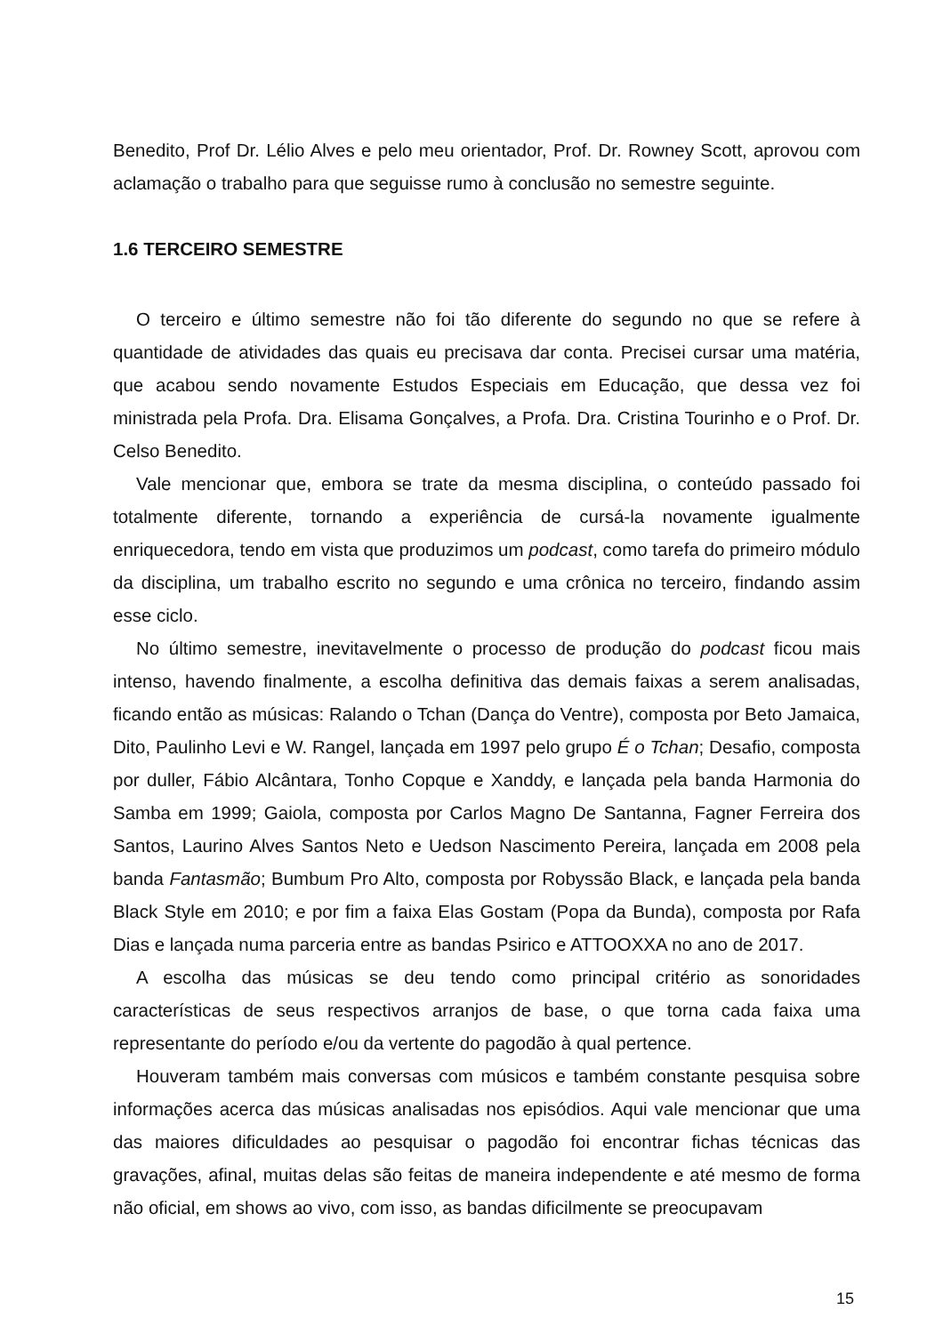Benedito, Prof Dr. Lélio Alves e pelo meu orientador, Prof. Dr. Rowney Scott, aprovou com aclamação o trabalho para que seguisse rumo à conclusão no semestre seguinte.
1.6 TERCEIRO SEMESTRE
O terceiro e último semestre não foi tão diferente do segundo no que se refere à quantidade de atividades das quais eu precisava dar conta. Precisei cursar uma matéria, que acabou sendo novamente Estudos Especiais em Educação, que dessa vez foi ministrada pela Profa. Dra. Elisama Gonçalves, a Profa. Dra. Cristina Tourinho e o Prof. Dr. Celso Benedito.
Vale mencionar que, embora se trate da mesma disciplina, o conteúdo passado foi totalmente diferente, tornando a experiência de cursá-la novamente igualmente enriquecedora, tendo em vista que produzimos um podcast, como tarefa do primeiro módulo da disciplina, um trabalho escrito no segundo e uma crônica no terceiro, findando assim esse ciclo.
No último semestre, inevitavelmente o processo de produção do podcast ficou mais intenso, havendo finalmente, a escolha definitiva das demais faixas a serem analisadas, ficando então as músicas: Ralando o Tchan (Dança do Ventre), composta por Beto Jamaica, Dito, Paulinho Levi e W. Rangel, lançada em 1997 pelo grupo É o Tchan; Desafio, composta por duller, Fábio Alcântara, Tonho Copque e Xanddy, e lançada pela banda Harmonia do Samba em 1999; Gaiola, composta por Carlos Magno De Santanna, Fagner Ferreira dos Santos, Laurino Alves Santos Neto e Uedson Nascimento Pereira, lançada em 2008 pela banda Fantasmão; Bumbum Pro Alto, composta por Robyssão Black, e lançada pela banda Black Style em 2010; e por fim a faixa Elas Gostam (Popa da Bunda), composta por Rafa Dias e lançada numa parceria entre as bandas Psirico e ATTOOXXA no ano de 2017.
A escolha das músicas se deu tendo como principal critério as sonoridades características de seus respectivos arranjos de base, o que torna cada faixa uma representante do período e/ou da vertente do pagodão à qual pertence.
Houveram também mais conversas com músicos e também constante pesquisa sobre informações acerca das músicas analisadas nos episódios. Aqui vale mencionar que uma das maiores dificuldades ao pesquisar o pagodão foi encontrar fichas técnicas das gravações, afinal, muitas delas são feitas de maneira independente e até mesmo de forma não oficial, em shows ao vivo, com isso, as bandas dificilmente se preocupavam
15